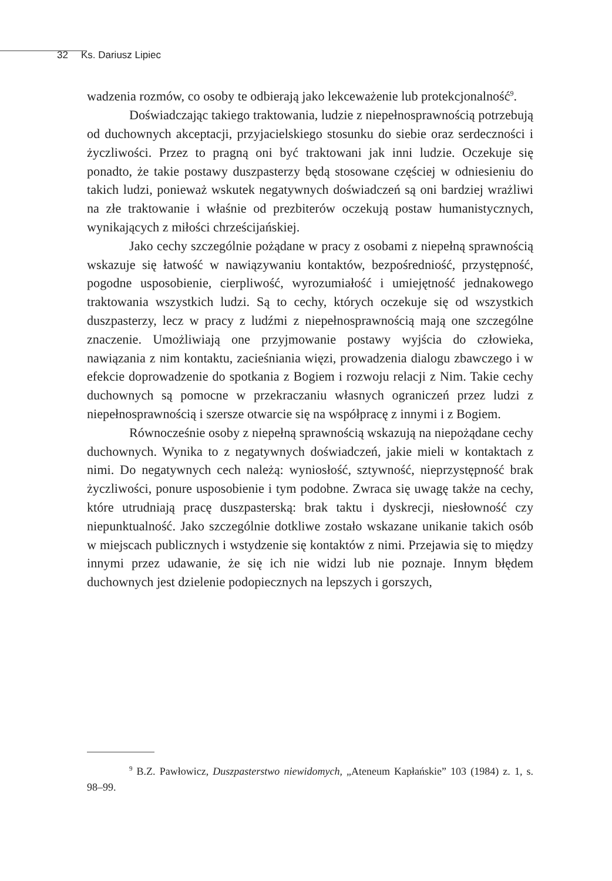32 Ks. Dariusz Lipiec
wadzenia rozmów, co osoby te odbierają jako lekceważenie lub protekcjonalność<sup>9</sup>.
Doświadczając takiego traktowania, ludzie z niepełnosprawnością potrzebują od duchownych akceptacji, przyjacielskiego stosunku do siebie oraz serdeczności i życzliwości. Przez to pragną oni być traktowani jak inni ludzie. Oczekuje się ponadto, że takie postawy duszpasterzy będą stosowane częściej w odniesieniu do takich ludzi, ponieważ wskutek negatywnych doświadczeń są oni bardziej wrażliwi na złe traktowanie i właśnie od prezbiterów oczekują postaw humanistycznych, wynikających z miłości chrześcijańskiej.
Jako cechy szczególnie pożądane w pracy z osobami z niepełną sprawnością wskazuje się łatwość w nawiązywaniu kontaktów, bezpośredniość, przystępność, pogodne usposobienie, cierpliwość, wyrozumiałość i umiejętność jednakowego traktowania wszystkich ludzi. Są to cechy, których oczekuje się od wszystkich duszpasterzy, lecz w pracy z ludźmi z niepełnosprawnością mają one szczególne znaczenie. Umożliwiają one przyjmowanie postawy wyjścia do człowieka, nawiązania z nim kontaktu, zacieśniania więzi, prowadzenia dialogu zbawczego i w efekcie doprowadzenie do spotkania z Bogiem i rozwoju relacji z Nim. Takie cechy duchownych są pomocne w przekraczaniu własnych ograniczeń przez ludzi z niepełnosprawnością i szersze otwarcie się na współpracę z innymi i z Bogiem.
Równocześnie osoby z niepełną sprawnością wskazują na niepożądane cechy duchownych. Wynika to z negatywnych doświadczeń, jakie mieli w kontaktach z nimi. Do negatywnych cech należą: wyniosłość, sztywność, nieprzystępność brak życzliwości, ponure usposobienie i tym podobne. Zwraca się uwagę także na cechy, które utrudniają pracę duszpasterską: brak taktu i dyskrecji, niesłowność czy niepunktualność. Jako szczególnie dotkliwe zostało wskazane unikanie takich osób w miejscach publicznych i wstydzenie się kontaktów z nimi. Przejawia się to między innymi przez udawanie, że się ich nie widzi lub nie poznaje. Innym błędem duchownych jest dzielenie podopiecznych na lepszych i gorszych,
<sup>9</sup> B.Z. Pawłowicz, Duszpasterstwo niewidomych, „Ateneum Kapłańskie” 103 (1984) z. 1, s. 98–99.